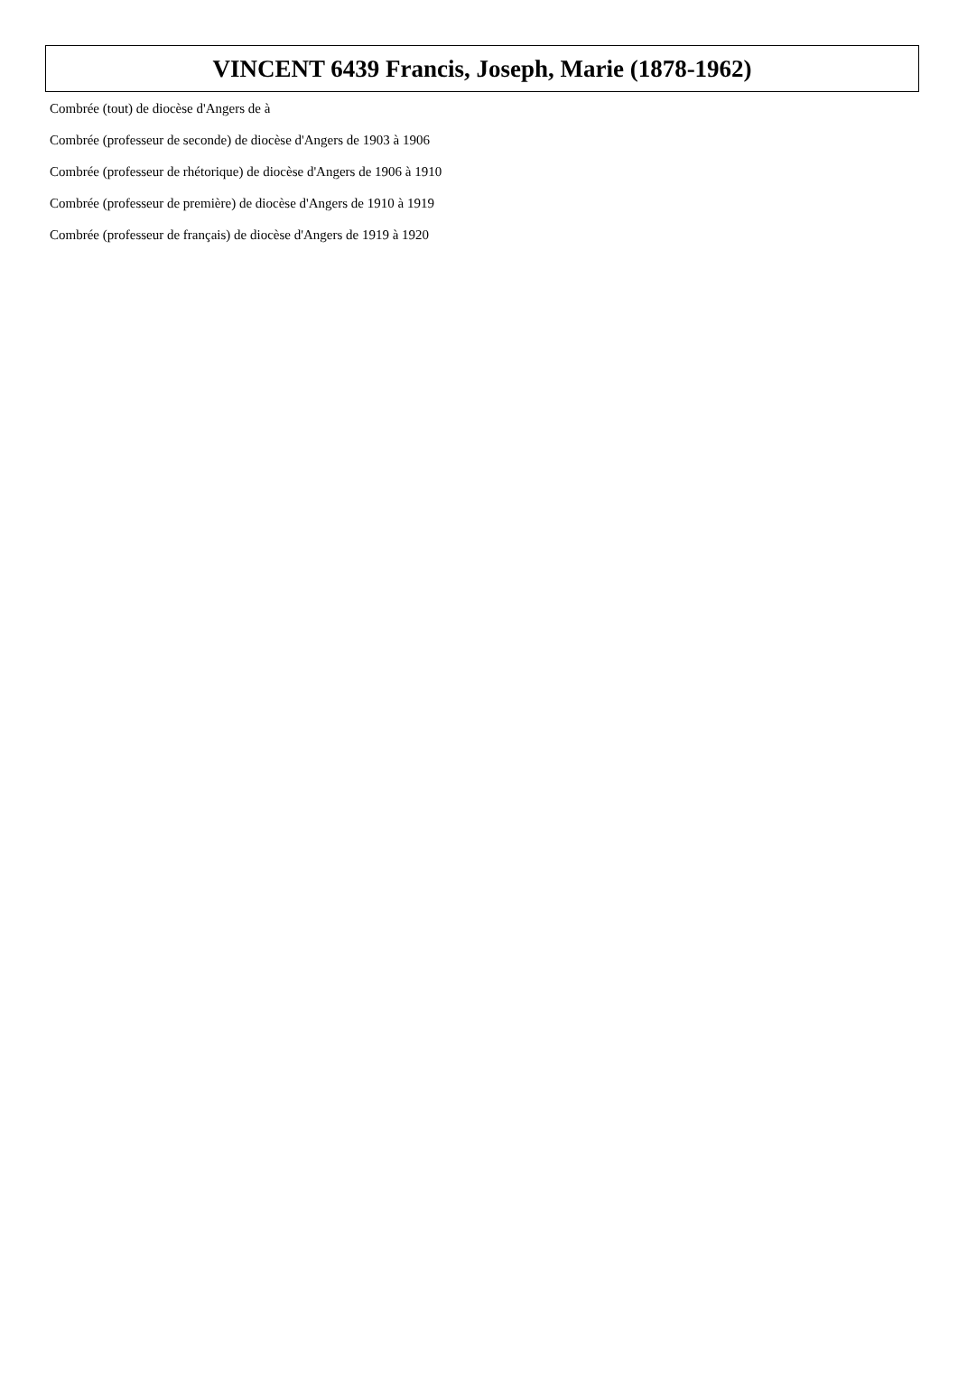VINCENT 6439 Francis, Joseph, Marie (1878-1962)
Combrée (tout) de diocèse d'Angers de à
Combrée (professeur de seconde) de diocèse d'Angers de 1903 à 1906
Combrée (professeur de rhétorique) de diocèse d'Angers de 1906 à 1910
Combrée (professeur de première) de diocèse d'Angers de 1910 à 1919
Combrée (professeur de français) de diocèse d'Angers de 1919 à 1920